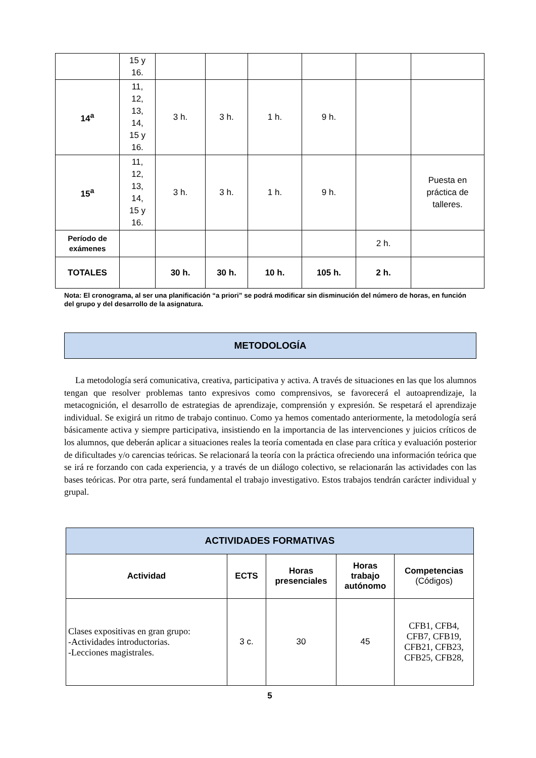| | 15 y 16. | | | | | | |
| 14<sup>a</sup> | 11, 12, 13, 14, 15 y 16. | 3 h. | 3 h. | 1 h. | 9 h. | | |
| 15<sup>a</sup> | 11, 12, 13, 14, 15 y 16. | 3 h. | 3 h. | 1 h. | 9 h. | | Puesta en práctica de talleres. |
| Período de exámenes | | | | | | 2 h. | |
| TOTALES | | 30 h. | 30 h. | 10 h. | 105 h. | 2 h. | |
Nota: El cronograma, al ser una planificación “a priori” se podrá modificar sin disminución del número de horas, en función del grupo y del desarrollo de la asignatura.
METODOLOGÍA
La metodología será comunicativa, creativa, participativa y activa. A través de situaciones en las que los alumnos tengan que resolver problemas tanto expresivos como comprensivos, se favorecerá el autoaprendizaje, la metacognición, el desarrollo de estrategias de aprendizaje, comprensión y expresión. Se respetará el aprendizaje individual. Se exigirá un ritmo de trabajo continuo. Como ya hemos comentado anteriormente, la metodología será básicamente activa y siempre participativa, insistiendo en la importancia de las intervenciones y juicios críticos de los alumnos, que deberán aplicar a situaciones reales la teoría comentada en clase para crítica y evaluación posterior de dificultades y/o carencias teóricas. Se relacionará la teoría con la práctica ofreciendo una información teórica que se irá re forzando con cada experiencia, y a través de un diálogo colectivo, se relacionarán las actividades con las bases teóricas. Por otra parte, será fundamental el trabajo investigativo. Estos trabajos tendrán carácter individual y grupal.
| ACTIVIDADES FORMATIVAS | | | | |
| --- | --- | --- | --- | --- |
| Actividad | ECTS | Horas presenciales | Horas trabajo autónomo | Competencias (Códigos) |
| Clases expositivas en gran grupo: -Actividades introductorias. -Lecciones magistrales. | 3 c. | 30 | 45 | CFB1, CFB4, CFB7, CFB19, CFB21, CFB23, CFB25, CFB28, |
5